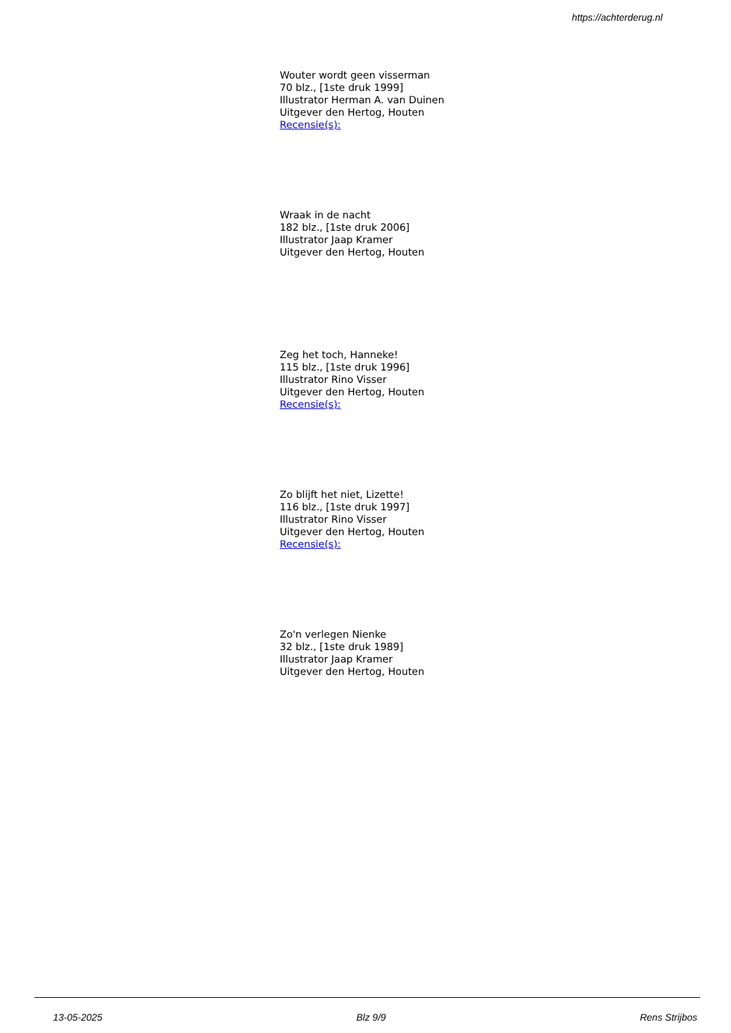https://achterderug.nl
Wouter wordt geen visserman
70 blz., [1ste druk 1999]
Illustrator Herman A. van Duinen
Uitgever den Hertog, Houten
Recensie(s):
Wraak in de nacht
182 blz., [1ste druk 2006]
Illustrator Jaap Kramer
Uitgever den Hertog, Houten
Zeg het toch, Hanneke!
115 blz., [1ste druk 1996]
Illustrator Rino Visser
Uitgever den Hertog, Houten
Recensie(s):
Zo blijft het niet, Lizette!
116 blz., [1ste druk 1997]
Illustrator Rino Visser
Uitgever den Hertog, Houten
Recensie(s):
Zo'n verlegen Nienke
32 blz., [1ste druk 1989]
Illustrator Jaap Kramer
Uitgever den Hertog, Houten
13-05-2025 Blz 9/9 Rens Strijbos